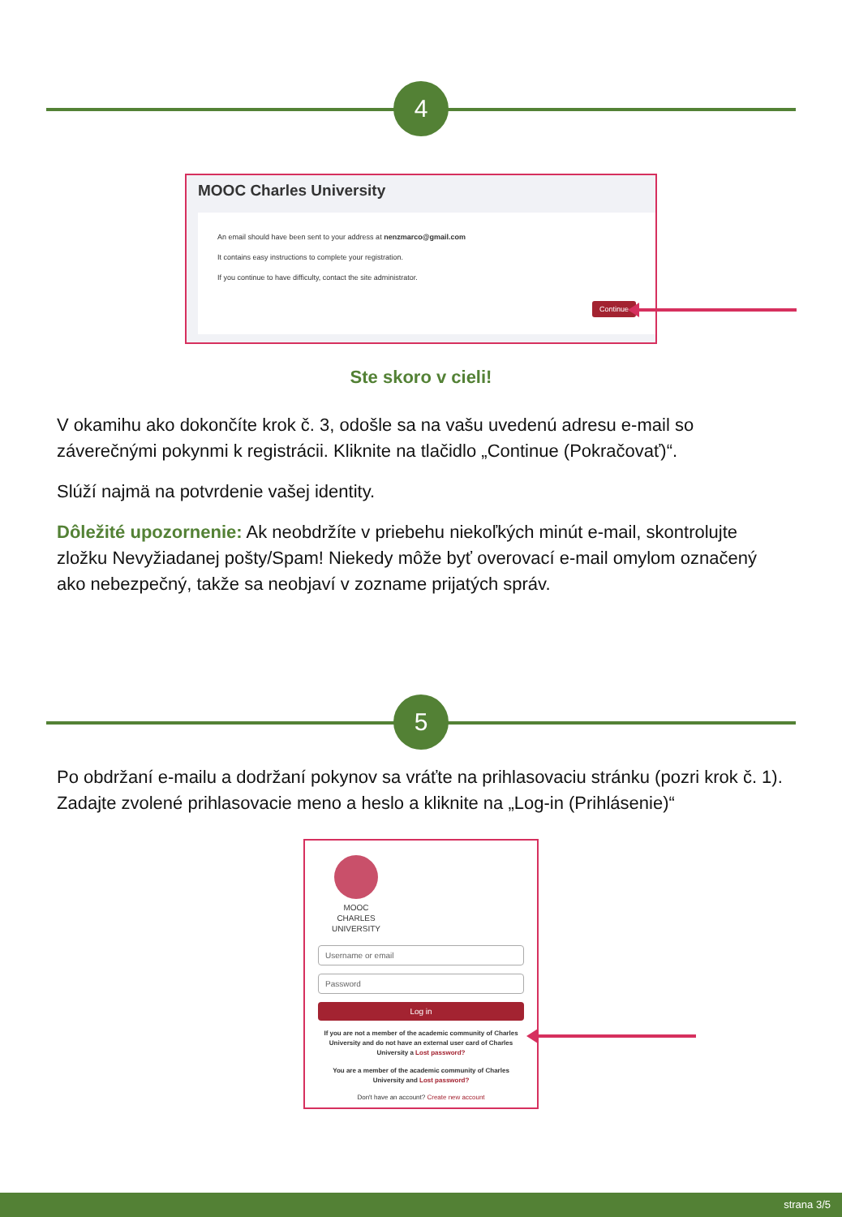4
MOOC Charles University
An email should have been sent to your address at nenzmarco@gmail.com
It contains easy instructions to complete your registration.
If you continue to have difficulty, contact the site administrator.
Continue
Ste skoro v cieli!
V okamihu ako dokončíte krok č. 3, odošle sa na vašu uvedenú adresu e-mail so záverečnými pokynmi k registrácii. Kliknite na tlačidlo „Continue (Pokračovať)“.
Slúží najmä na potvrdenie vašej identity.
Dôležité upozornenie: Ak neobdržíte v priebehu niekoľkých minút e-mail, skontrolujte zložku Nevyžiadanej pošty/Spam! Niekedy môže byť overovací e-mail omylom označený ako nebezpečný, takže sa neobjaví v zozname prijatých správ.
5
Po obdržaní e-mailu a dodržaní pokynov sa vráťte na prihlasovaciu stránku (pozri krok č. 1). Zadajte zvolené prihlasovacie meno a heslo a kliknite na „Log-in (Prihlásenie)“
MOOC
CHARLES
UNIVERSITY
Username or email
Password
Log in
If you are not a member of the academic community of Charles University and do not have an external user card of Charles University a Lost password?
You are a member of the academic community of Charles University and Lost password?
Don't have an account? Create new account
strana 3/5